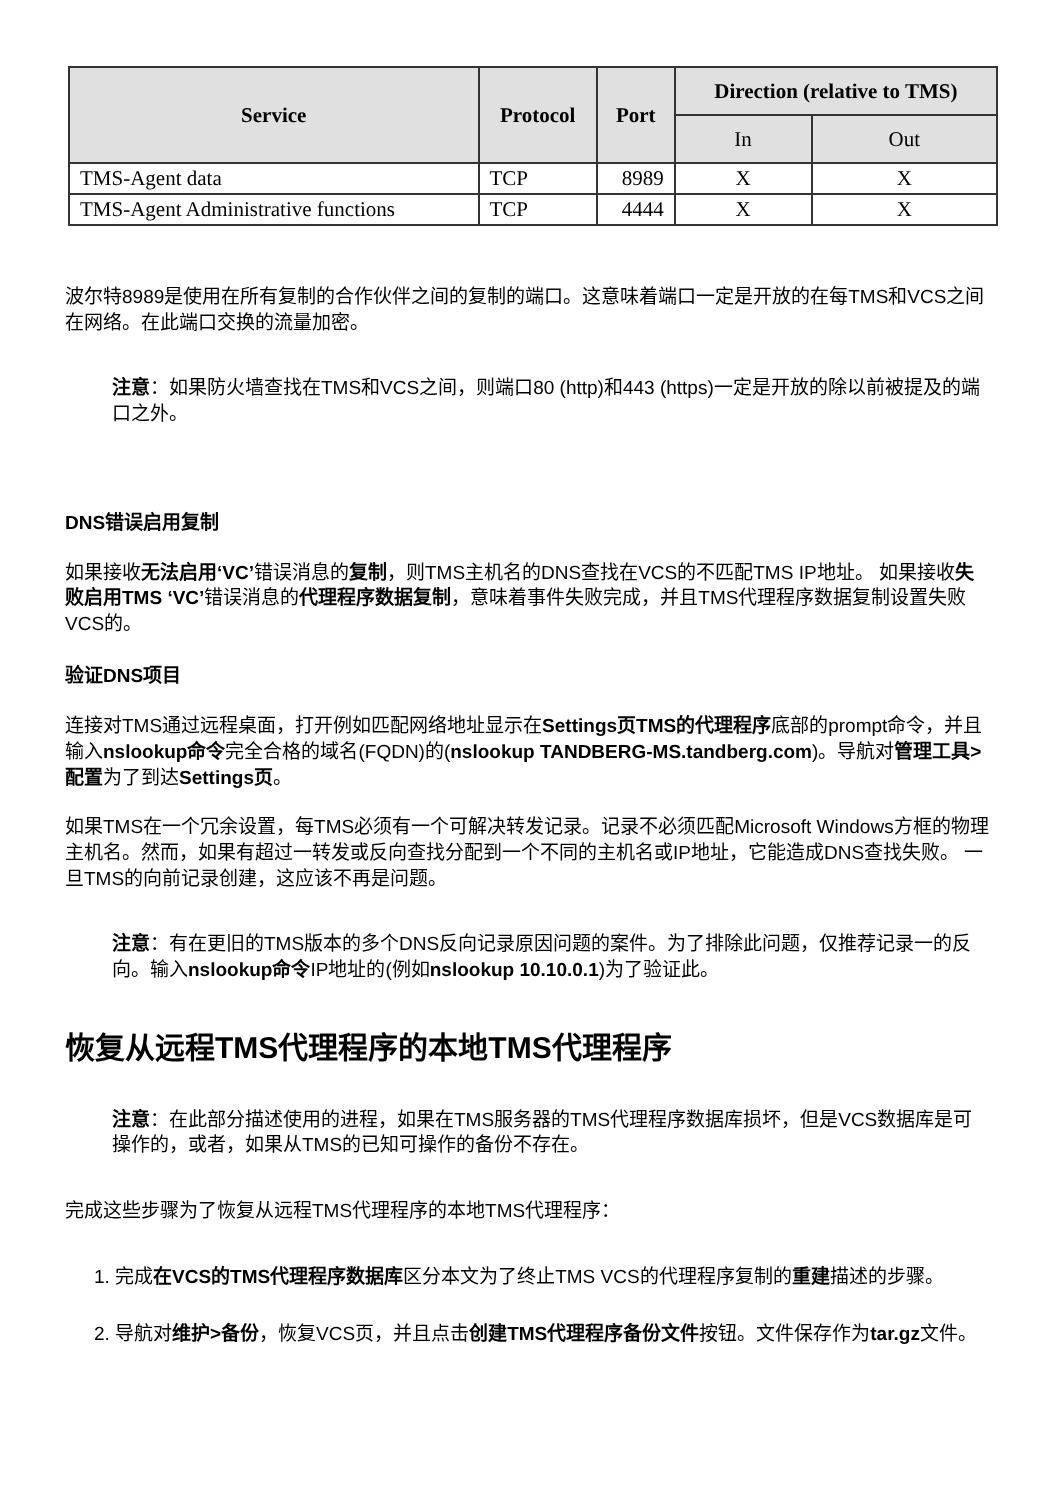| Service | Protocol | Port | Direction (relative to TMS) | |
| --- | --- | --- | --- | --- |
| | | | In | Out |
| TMS-Agent data | TCP | 8989 | X | X |
| TMS-Agent Administrative functions | TCP | 4444 | X | X |
波尔特8989是使用在所有复制的合作伙伴之间的复制的端口。这意味着端口一定是开放的在每TMS和VCS之间在网络。在此端口交换的流量加密。
注意：如果防火墙查找在TMS和VCS之间，则端口80 (http)和443 (https)一定是开放的除以前被提及的端口之外。
DNS错误启用复制
如果接收无法启用‘VC’错误消息的复制，则TMS主机名的DNS查找在VCS的不匹配TMS IP地址。 如果接收失败启用TMS ‘VC’错误消息的代理程序数据复制，意味着事件失败完成，并且TMS代理程序数据复制设置失败VCS的。
验证DNS项目
连接对TMS通过远程桌面，打开例如匹配网络地址显示在Settings页TMS的代理程序底部的prompt命令，并且输入nslookup命令完全合格的域名(FQDN)的(nslookup TANDBERG-MS.tandberg.com)。导航对管理工具>配置为了到达Settings页。
如果TMS在一个冗余设置，每TMS必须有一个可解决转发记录。记录不必须匹配Microsoft Windows方框的物理主机名。然而，如果有超过一转发或反向查找分配到一个不同的主机名或IP地址，它能造成DNS查找失败。 一旦TMS的向前记录创建，这应该不再是问题。
注意：有在更旧的TMS版本的多个DNS反向记录原因问题的案件。为了排除此问题，仅推荐记录一的反向。输入nslookup命令IP地址的(例如nslookup 10.10.0.1)为了验证此。
恢复从远程TMS代理程序的本地TMS代理程序
注意：在此部分描述使用的进程，如果在TMS服务器的TMS代理程序数据库损坏，但是VCS数据库是可操作的，或者，如果从TMS的已知可操作的备份不存在。
完成这些步骤为了恢复从远程TMS代理程序的本地TMS代理程序：
1. 完成在VCS的TMS代理程序数据库区分本文为了终止TMS VCS的代理程序复制的重建描述的步骤。
2. 导航对维护>备份，恢复VCS页，并且点击创建TMS代理程序备份文件按钮。文件保存作为tar.gz文件。